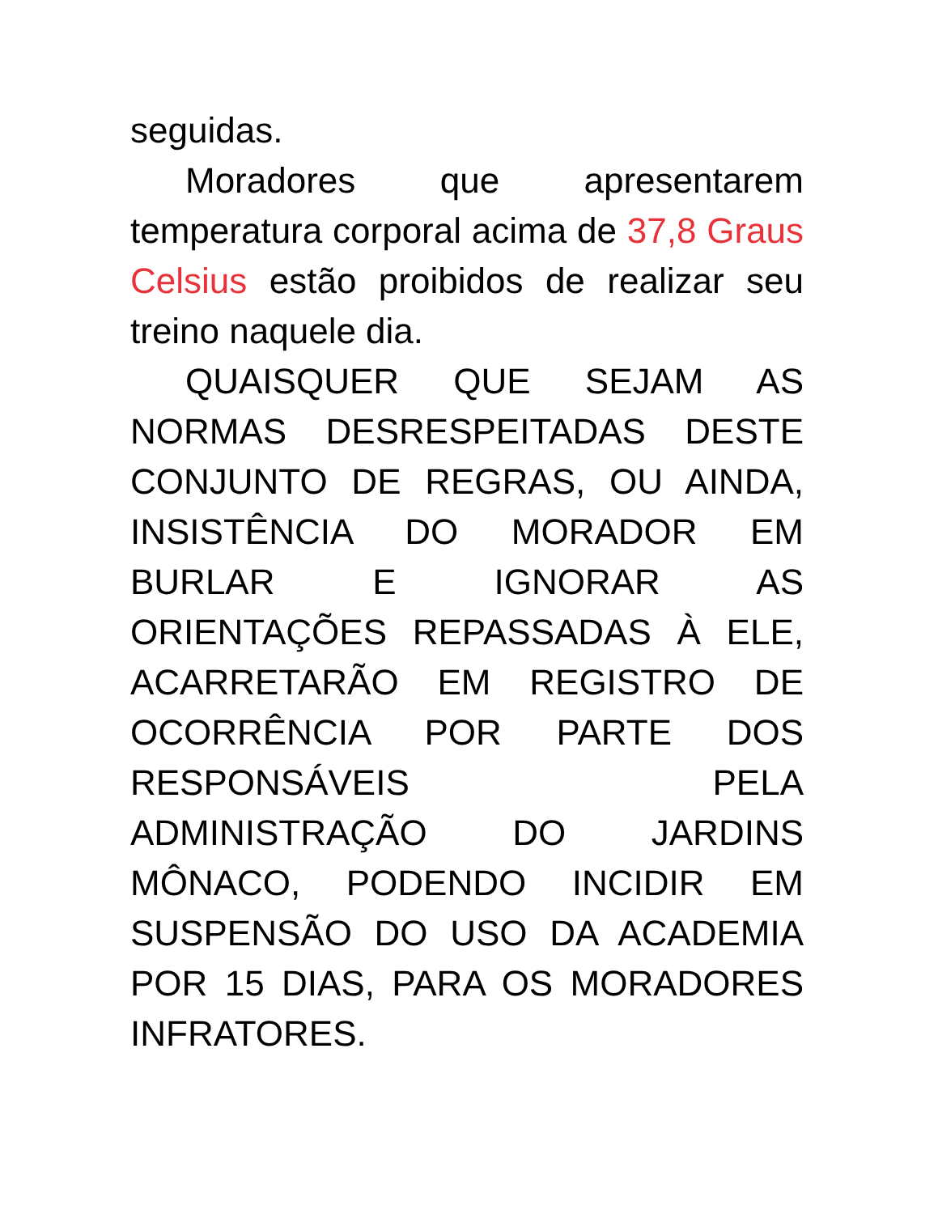seguidas.
Moradores que apresentarem temperatura corporal acima de 37,8 Graus Celsius estão proibidos de realizar seu treino naquele dia.
QUAISQUER QUE SEJAM AS NORMAS DESRESPEITADAS DESTE CONJUNTO DE REGRAS, OU AINDA, INSISTÊNCIA DO MORADOR EM BURLAR E IGNORAR AS ORIENTAÇÕES REPASSADAS À ELE, ACARRETARÃO EM REGISTRO DE OCORRÊNCIA POR PARTE DOS RESPONSÁVEIS PELA ADMINISTRAÇÃO DO JARDINS MÔNACO, PODENDO INCIDIR EM SUSPENSÃO DO USO DA ACADEMIA POR 15 DIAS, PARA OS MORADORES INFRATORES.